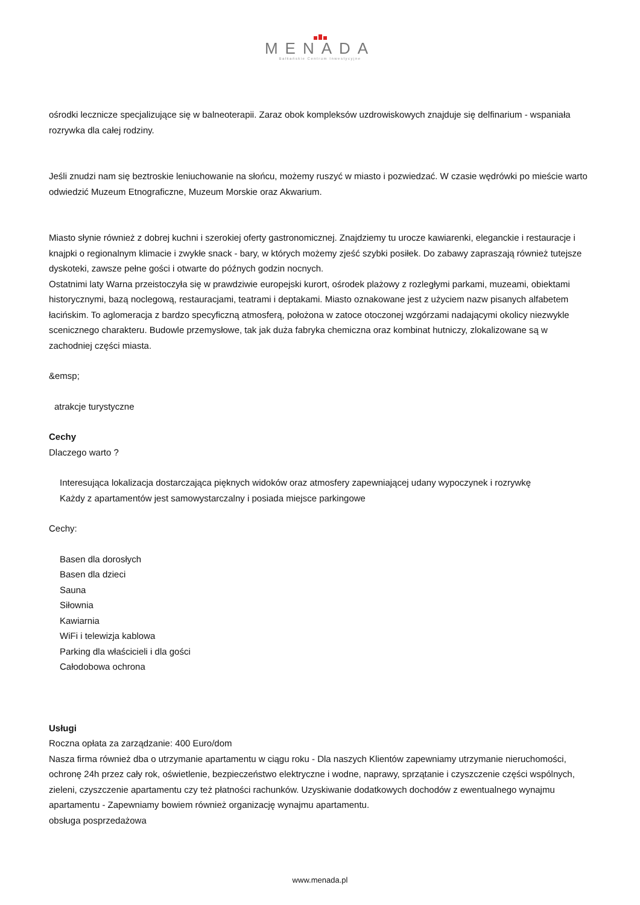MENADA
Bałkańskie Centrum Inwestycyjne
ośrodki lecznicze specjalizujące się w balneoterapii. Zaraz obok kompleksów uzdrowiskowych znajduje się delfinarium - wspaniała rozrywka dla całej rodziny.
Jeśli znudzi nam się beztroskie leniuchowanie na słońcu, możemy ruszyć w miasto i pozwiedzać. W czasie wędrówki po mieście warto odwiedzić Muzeum Etnograficzne, Muzeum Morskie oraz Akwarium.
Miasto słynie również z dobrej kuchni i szerokiej oferty gastronomicznej. Znajdziemy tu urocze kawiarenki, eleganckie i restauracje i knajpki o regionalnym klimacie i zwykłe snack - bary, w których możemy zjeść szybki posiłek. Do zabawy zapraszają również tutejsze dyskoteki, zawsze pełne gości i otwarte do późnych godzin nocnych.
Ostatnimi laty Warna przeistoczyła się w prawdziwie europejski kurort, ośrodek plażowy z rozległymi parkami, muzeami, obiektami historycznymi, bazą noclegową, restauracjami, teatrami i deptakami. Miasto oznakowane jest z użyciem nazw pisanych alfabetem łacińskim. To aglomeracja z bardzo specyficzną atmosferą, położona w zatoce otoczonej wzgórzami nadającymi okolicy niezwykle scenicznego charakteru. Budowle przemysłowe, tak jak duża fabryka chemiczna oraz kombinat hutniczy, zlokalizowane są w zachodniej części miasta.
&emsp;
atrakcje turystyczne
Cechy
Dlaczego warto ?
Interesująca lokalizacja dostarczająca pięknych widoków oraz atmosfery zapewniającej udany wypoczynek i rozrywkę
Każdy z apartamentów jest samowystarczalny i posiada miejsce parkingowe
Cechy:
Basen dla dorosłych
Basen dla dzieci
Sauna
Siłownia
Kawiarnia
WiFi i telewizja kablowa
Parking dla właścicieli i dla gości
Całodobowa ochrona
Usługi
Roczna opłata za zarządzanie: 400 Euro/dom
Nasza firma również dba o utrzymanie apartamentu w ciągu roku - Dla naszych Klientów zapewniamy utrzymanie nieruchomości, ochronę 24h przez cały rok, oświetlenie, bezpieczeństwo elektryczne i wodne, naprawy, sprzątanie i czyszczenie części wspólnych, zieleni, czyszczenie apartamentu czy też płatności rachunków. Uzyskiwanie dodatkowych dochodów z ewentualnego wynajmu apartamentu - Zapewniamy bowiem również organizację wynajmu apartamentu.
obsługa posprzedażowa
www.menada.pl